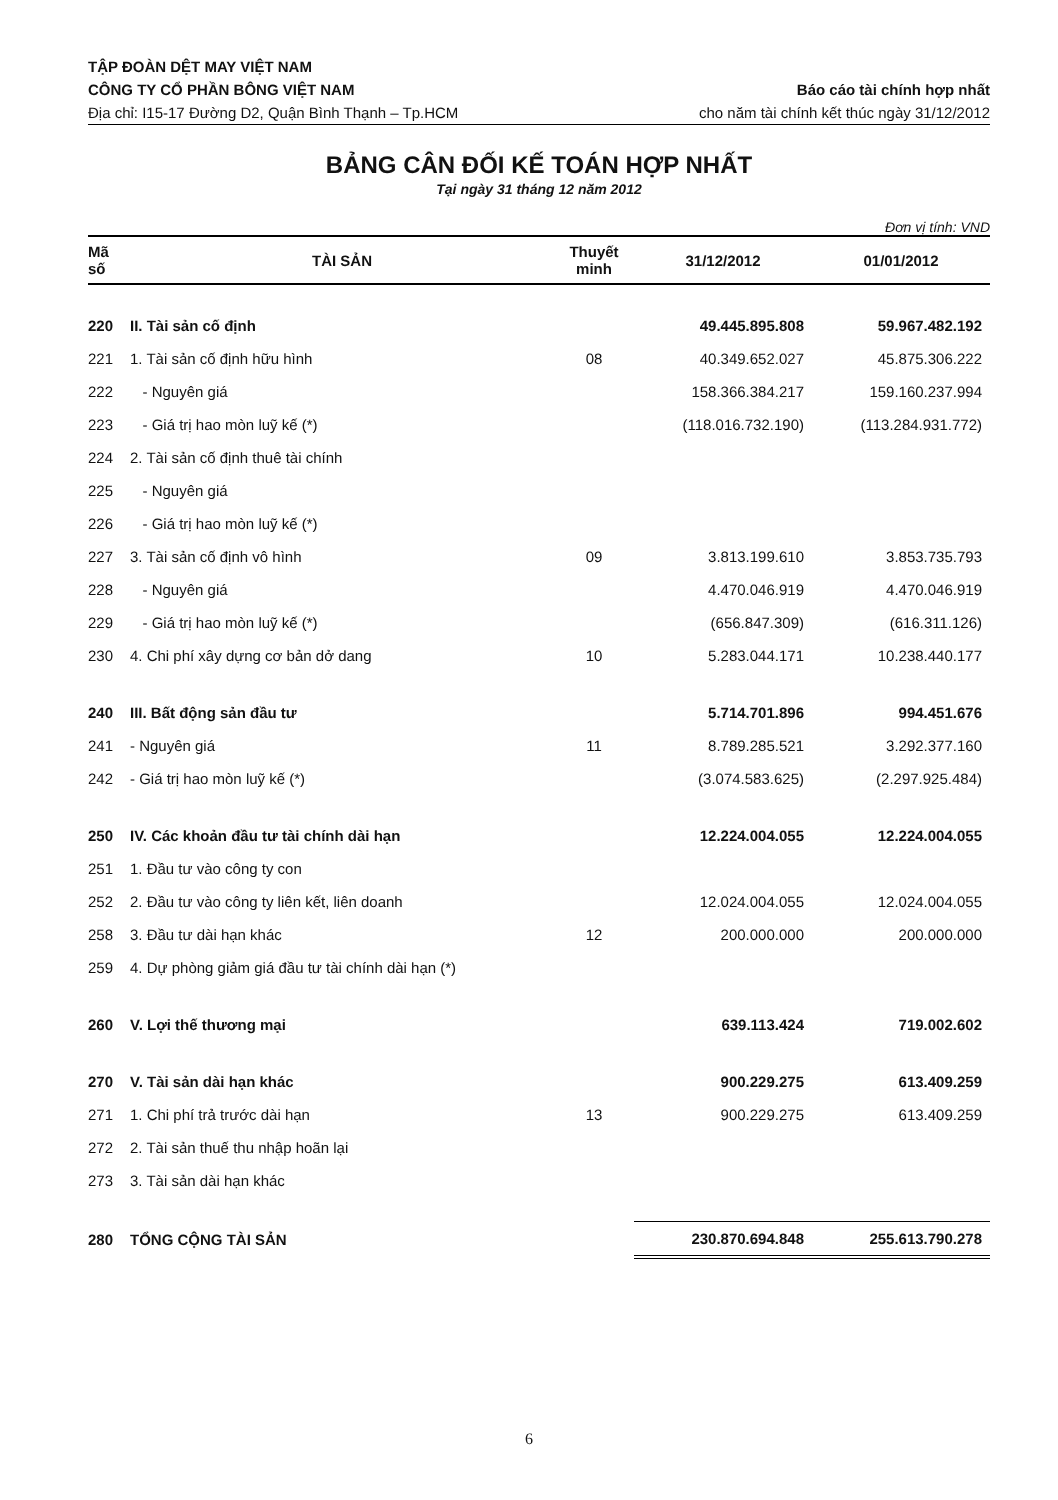TẬP ĐOÀN DỆT MAY VIỆT NAM
CÔNG TY CỔ PHẦN BÔNG VIỆT NAM Báo cáo tài chính hợp nhất
Địa chỉ: I15-17 Đường D2, Quận Bình Thạnh – Tp.HCM cho năm tài chính kết thúc ngày 31/12/2012
BẢNG CÂN ĐỐI KẾ TOÁN HỢP NHẤT
Tại ngày 31 tháng 12 năm 2012
Đơn vị tính: VND
| Mã số | TÀI SẢN | Thuyết minh | 31/12/2012 | 01/01/2012 |
| --- | --- | --- | --- | --- |
| 220 | II. Tài sản cố định | | 49.445.895.808 | 59.967.482.192 |
| 221 | 1. Tài sản cố định hữu hình | 08 | 40.349.652.027 | 45.875.306.222 |
| 222 | - Nguyên giá | | 158.366.384.217 | 159.160.237.994 |
| 223 | - Giá trị hao mòn luỹ kế (*) | | (118.016.732.190) | (113.284.931.772) |
| 224 | 2. Tài sản cố định thuê tài chính | | | |
| 225 | - Nguyên giá | | | |
| 226 | - Giá trị hao mòn luỹ kế (*) | | | |
| 227 | 3. Tài sản cố định vô hình | 09 | 3.813.199.610 | 3.853.735.793 |
| 228 | - Nguyên giá | | 4.470.046.919 | 4.470.046.919 |
| 229 | - Giá trị hao mòn luỹ kế (*) | | (656.847.309) | (616.311.126) |
| 230 | 4. Chi phí xây dựng cơ bản dở dang | 10 | 5.283.044.171 | 10.238.440.177 |
| 240 | III. Bất động sản đầu tư | | 5.714.701.896 | 994.451.676 |
| 241 | - Nguyên giá | 11 | 8.789.285.521 | 3.292.377.160 |
| 242 | - Giá trị hao mòn luỹ kế (*) | | (3.074.583.625) | (2.297.925.484) |
| 250 | IV. Các khoản đầu tư tài chính dài hạn | | 12.224.004.055 | 12.224.004.055 |
| 251 | 1. Đầu tư vào công ty con | | | |
| 252 | 2. Đầu tư vào công ty liên kết, liên doanh | | 12.024.004.055 | 12.024.004.055 |
| 258 | 3. Đầu tư dài hạn khác | 12 | 200.000.000 | 200.000.000 |
| 259 | 4. Dự phòng giảm giá đầu tư tài chính dài hạn (*) | | | |
| 260 | V. Lợi thế thương mại | | 639.113.424 | 719.002.602 |
| 270 | V. Tài sản dài hạn khác | | 900.229.275 | 613.409.259 |
| 271 | 1. Chi phí trả trước dài hạn | 13 | 900.229.275 | 613.409.259 |
| 272 | 2. Tài sản thuế thu nhập hoãn lại | | | |
| 273 | 3. Tài sản dài hạn khác | | | |
| 280 | TỔNG CỘNG TÀI SẢN | | 230.870.694.848 | 255.613.790.278 |
6